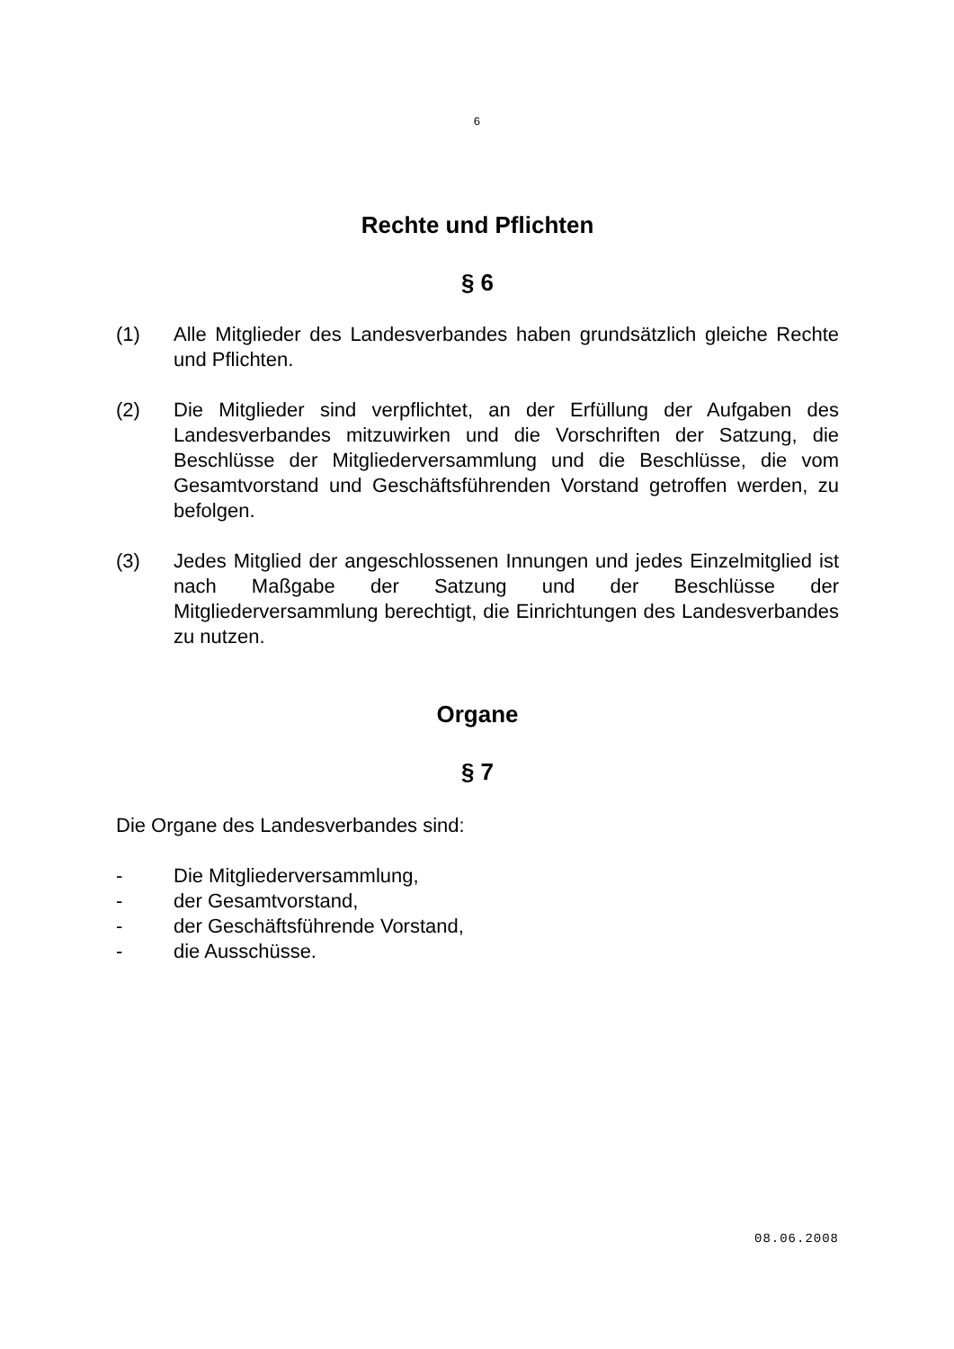6
Rechte und Pflichten
§ 6
(1) Alle Mitglieder des Landesverbandes haben grundsätzlich gleiche Rechte und Pflichten.
(2) Die Mitglieder sind verpflichtet, an der Erfüllung der Aufgaben des Landesverbandes mitzuwirken und die Vorschriften der Satzung, die Beschlüsse der Mitgliederversammlung und die Beschlüsse, die vom Gesamtvorstand und Geschäftsführenden Vorstand getroffen werden, zu befolgen.
(3) Jedes Mitglied der angeschlossenen Innungen und jedes Einzelmitglied ist nach Maßgabe der Satzung und der Beschlüsse der Mitgliederversammlung berechtigt, die Einrichtungen des Landesverbandes zu nutzen.
Organe
§ 7
Die Organe des Landesverbandes sind:
- Die Mitgliederversammlung,
- der Gesamtvorstand,
- der Geschäftsführende Vorstand,
- die Ausschüsse.
08.06.2008